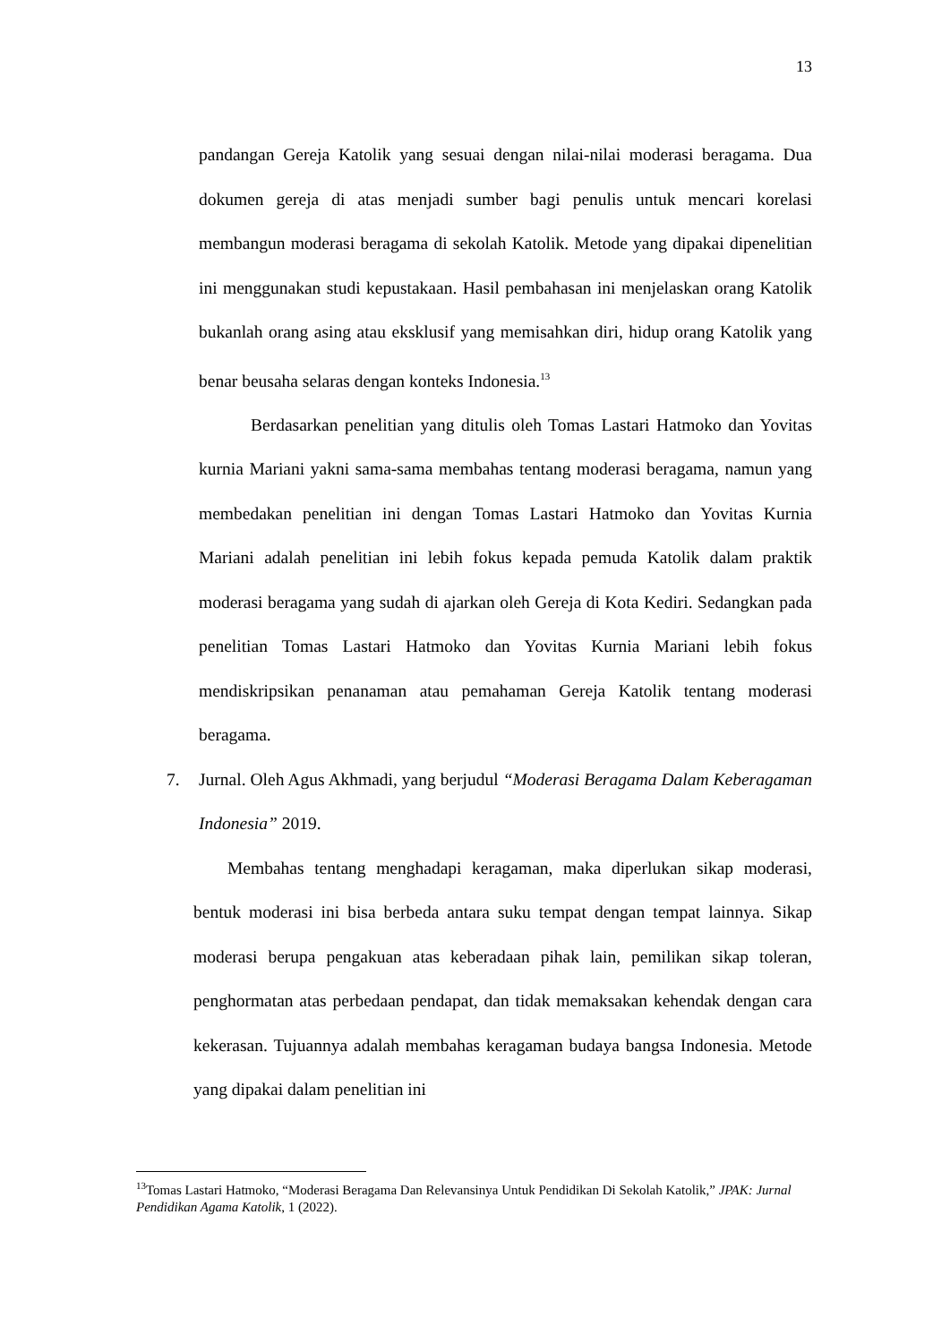13
pandangan Gereja Katolik yang sesuai dengan nilai-nilai moderasi beragama. Dua dokumen gereja di atas menjadi sumber bagi penulis untuk mencari korelasi membangun moderasi beragama di sekolah Katolik. Metode yang dipakai dipenelitian ini menggunakan studi kepustakaan. Hasil pembahasan ini menjelaskan orang Katolik bukanlah orang asing atau eksklusif yang memisahkan diri, hidup orang Katolik yang benar beusaha selaras dengan konteks Indonesia.<sup>13</sup>
Berdasarkan penelitian yang ditulis oleh Tomas Lastari Hatmoko dan Yovitas kurnia Mariani yakni sama-sama membahas tentang moderasi beragama, namun yang membedakan penelitian ini dengan Tomas Lastari Hatmoko dan Yovitas Kurnia Mariani adalah penelitian ini lebih fokus kepada pemuda Katolik dalam praktik moderasi beragama yang sudah di ajarkan oleh Gereja di Kota Kediri. Sedangkan pada penelitian Tomas Lastari Hatmoko dan Yovitas Kurnia Mariani lebih fokus mendiskripsikan penanaman atau pemahaman Gereja Katolik tentang moderasi beragama.
7. Jurnal. Oleh Agus Akhmadi, yang berjudul “Moderasi Beragama Dalam Keberagaman Indonesia” 2019.
Membahas tentang menghadapi keragaman, maka diperlukan sikap moderasi, bentuk moderasi ini bisa berbeda antara suku tempat dengan tempat lainnya. Sikap moderasi berupa pengakuan atas keberadaan pihak lain, pemilikan sikap toleran, penghormatan atas perbedaan pendapat, dan tidak memaksakan kehendak dengan cara kekerasan. Tujuannya adalah membahas keragaman budaya bangsa Indonesia. Metode yang dipakai dalam penelitian ini
<sup>13</sup> Tomas Lastari Hatmoko, “Moderasi Beragama Dan Relevansinya Untuk Pendidikan Di Sekolah Katolik,” JPAK: Jurnal Pendidikan Agama Katolik, 1 (2022).